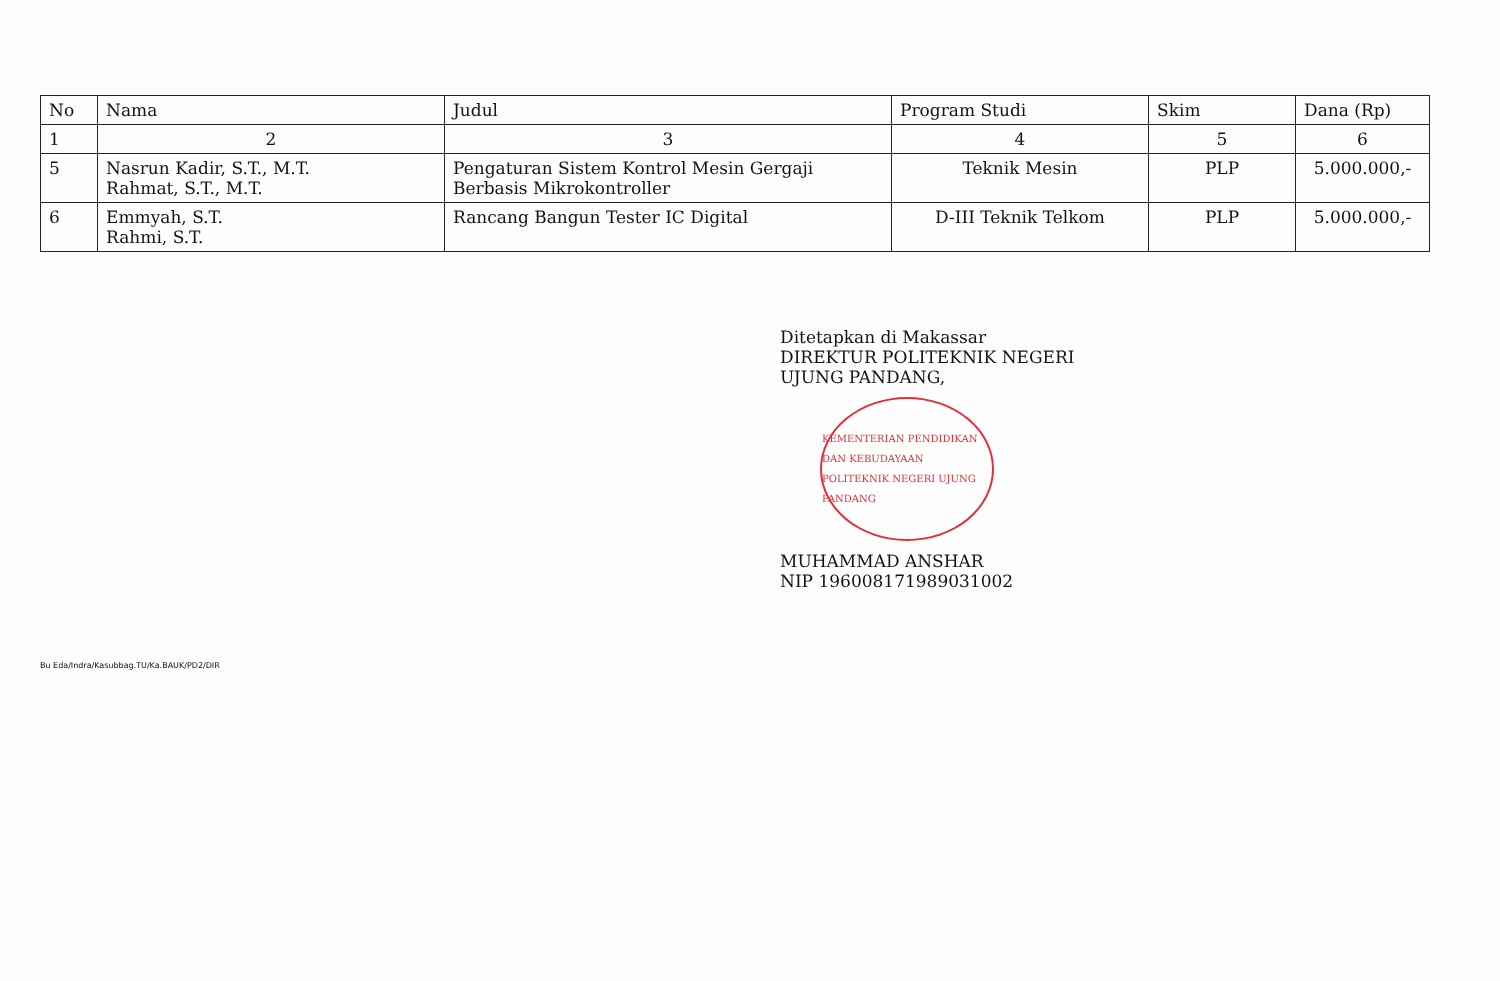| No | Nama | Judul | Program Studi | Skim | Dana (Rp) |
| --- | --- | --- | --- | --- | --- |
| 1 | 2 | 3 | 4 | 5 | 6 |
| 5 | Nasrun Kadir, S.T., M.T. Rahmat, S.T., M.T. | Pengaturan Sistem Kontrol Mesin Gergaji Berbasis Mikrokontroller | Teknik Mesin | PLP | 5.000.000,- |
| 6 | Emmyah, S.T. Rahmi, S.T. | Rancang Bangun Tester IC Digital | D-III Teknik Telkom | PLP | 5.000.000,- |
Ditetapkan di Makassar
DIREKTUR POLITEKNIK NEGERI
UJUNG PANDANG,
KEMENTERIAN PENDIDIKAN DAN KEBUDAYAAN
POLITEKNIK NEGERI UJUNG PANDANG
MUHAMMAD ANSHAR
NIP 196008171989031002
Bu Eda/Indra/Kasubbag.TU/Ka.BAUK/PD2/DIR